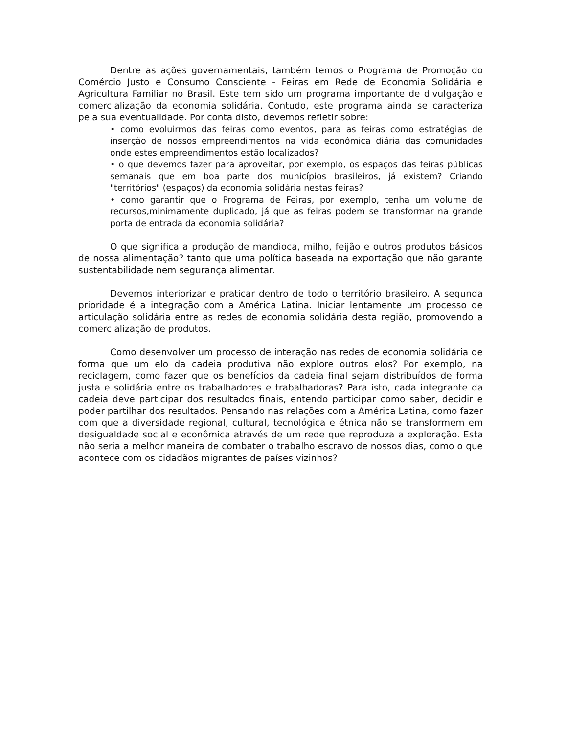Dentre as ações governamentais, também temos o Programa de Promoção do Comércio Justo e Consumo Consciente - Feiras em Rede de Economia Solidária e Agricultura Familiar no Brasil. Este tem sido um programa importante de divulgação e comercialização da economia solidária. Contudo, este programa ainda se caracteriza pela sua eventualidade. Por conta disto, devemos refletir sobre:
• como evoluirmos das feiras como eventos, para as feiras como estratégias de inserção de nossos empreendimentos na vida econômica diária das comunidades onde estes empreendimentos estão localizados?
• o que devemos fazer para aproveitar, por exemplo, os espaços das feiras públicas semanais que em boa parte dos municípios brasileiros, já existem? Criando "territórios" (espaços) da economia solidária nestas feiras?
• como garantir que o Programa de Feiras, por exemplo, tenha um volume de recursos,minimamente duplicado, já que as feiras podem se transformar na grande porta de entrada da economia solidária?
O que significa a produção de mandioca, milho, feijão e outros produtos básicos de nossa alimentação? tanto que uma política baseada na exportação que não garante sustentabilidade nem segurança alimentar.
Devemos interiorizar e praticar dentro de todo o território brasileiro. A segunda prioridade é a integração com a América Latina. Iniciar lentamente um processo de articulação solidária entre as redes de economia solidária desta região, promovendo a comercialização de produtos.
Como desenvolver um processo de interação nas redes de economia solidária de forma que um elo da cadeia produtiva não explore outros elos? Por exemplo, na reciclagem, como fazer que os benefícios da cadeia final sejam distribuídos de forma justa e solidária entre os trabalhadores e trabalhadoras? Para isto, cada integrante da cadeia deve participar dos resultados finais, entendo participar como saber, decidir e poder partilhar dos resultados. Pensando nas relações com a América Latina, como fazer com que a diversidade regional, cultural, tecnológica e étnica não se transformem em desigualdade social e econômica através de um rede que reproduza a exploração. Esta não seria a melhor maneira de combater o trabalho escravo de nossos dias, como o que acontece com os cidadãos migrantes de países vizinhos?